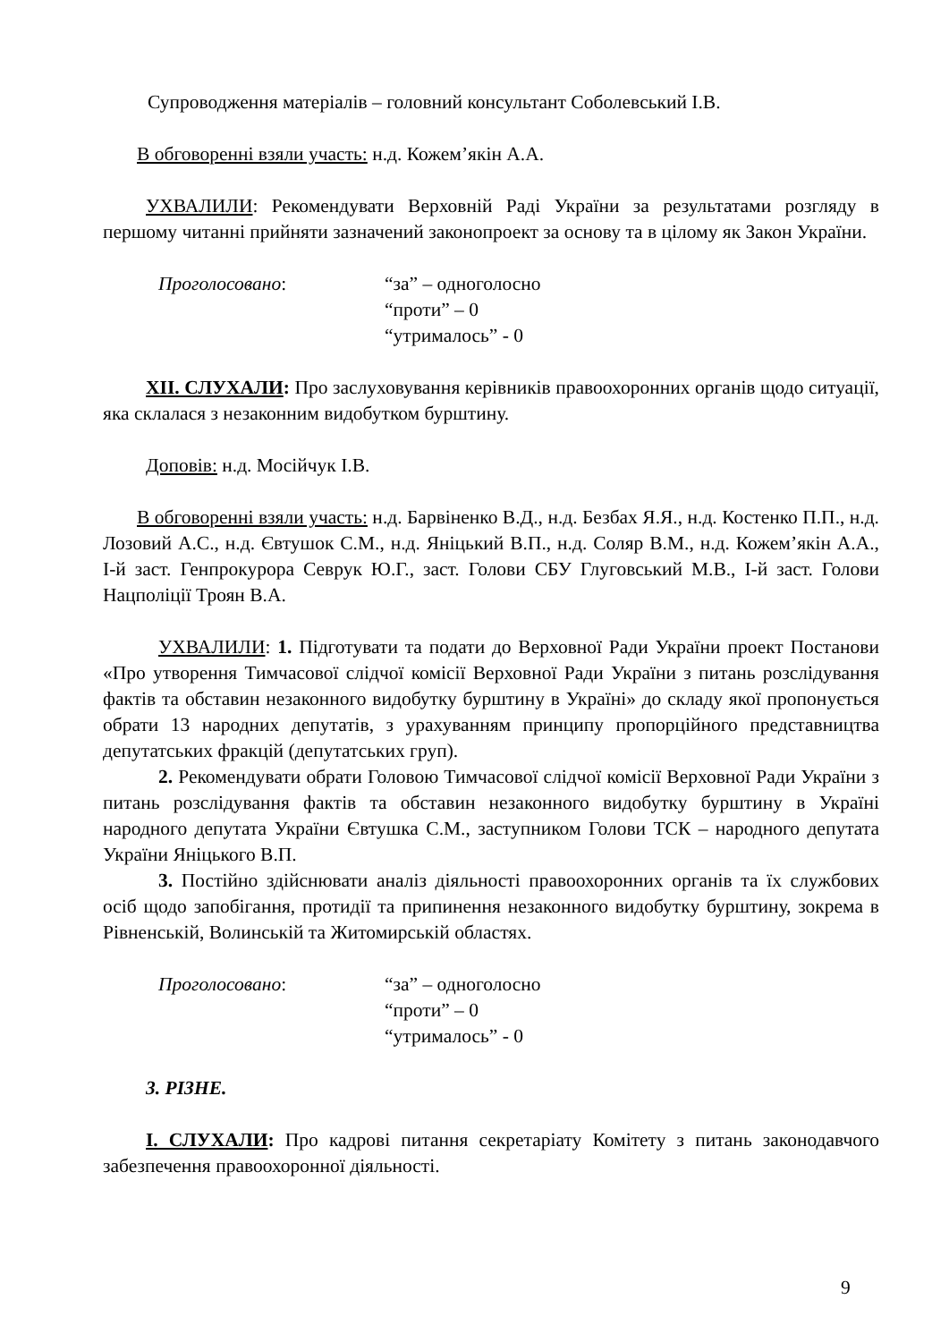Супроводження матеріалів – головний консультант Соболевський І.В.
В обговоренні взяли участь: н.д. Кожем’якін А.А.
УХВАЛИЛИ: Рекомендувати Верховній Раді України за результатами розгляду в першому читанні прийняти зазначений законопроект за основу та в цілому як Закон України.
Проголосовано: “за” – одноголосно
“проти” – 0
“утрималось” - 0
ХІІ. СЛУХАЛИ: Про заслуховування керівників правоохоронних органів щодо ситуації, яка склалася з незаконним видобутком бурштину.
Доповів: н.д. Мосійчук І.В.
В обговоренні взяли участь: н.д. Барвіненко В.Д., н.д. Безбах Я.Я., н.д. Костенко П.П., н.д. Лозовий А.С., н.д. Євтушок С.М., н.д. Яніцький В.П., н.д. Соляр В.М., н.д. Кожем’якін А.А., І-й заст. Генпрокурора Севрук Ю.Г., заст. Голови СБУ Глуговський М.В., І-й заст. Голови Нацполіції Троян В.А.
УХВАЛИЛИ: 1. Підготувати та подати до Верховної Ради України проект Постанови «Про утворення Тимчасової слідчої комісії Верховної Ради України з питань розслідування фактів та обставин незаконного видобутку бурштину в Україні» до складу якої пропонується обрати 13 народних депутатів, з урахуванням принципу пропорційного представництва депутатських фракцій (депутатських груп).
2. Рекомендувати обрати Головою Тимчасової слідчої комісії Верховної Ради України з питань розслідування фактів та обставин незаконного видобутку бурштину в Україні народного депутата України Євтушка С.М., заступником Голови ТСК – народного депутата України Яніцького В.П.
3. Постійно здійснювати аналіз діяльності правоохоронних органів та їх службових осіб щодо запобігання, протидії та припинення незаконного видобутку бурштину, зокрема в Рівненській, Волинській та Житомирській областях.
Проголосовано: “за” – одноголосно
“проти” – 0
“утрималось” - 0
3. РІЗНЕ.
І. СЛУХАЛИ: Про кадрові питання секретаріату Комітету з питань законодавчого забезпечення правоохоронної діяльності.
9